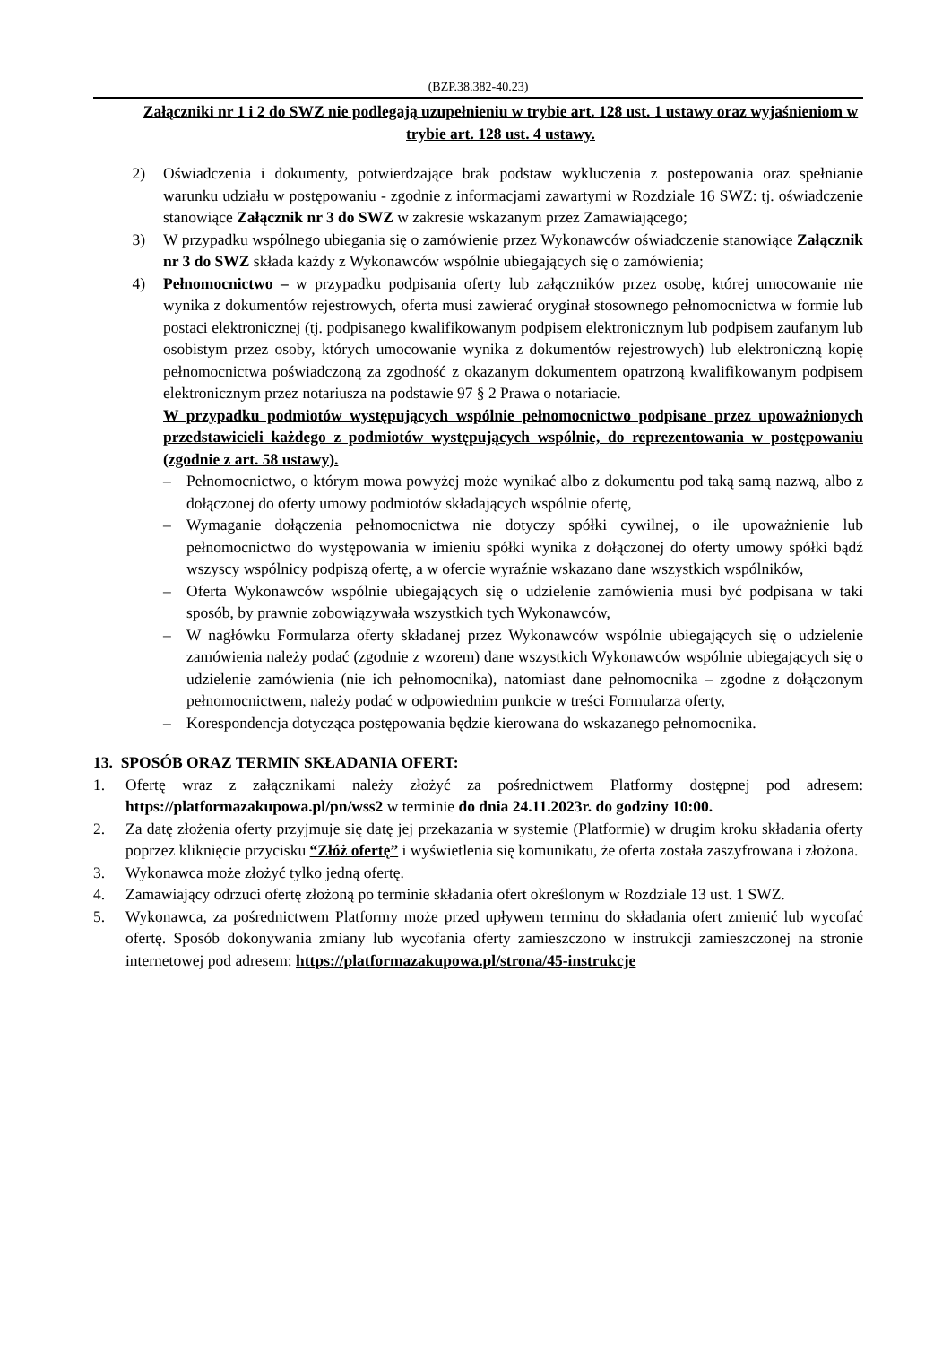(BZP.38.382-40.23)
Załączniki nr 1 i 2 do SWZ nie podlegają uzupełnieniu w trybie art. 128 ust. 1 ustawy oraz wyjaśnieniom w trybie art. 128 ust. 4 ustawy.
2) Oświadczenia i dokumenty, potwierdzające brak podstaw wykluczenia z postepowania oraz spełnianie warunku udziału w postępowaniu - zgodnie z informacjami zawartymi w Rozdziale 16 SWZ: tj. oświadczenie stanowiące Załącznik nr 3 do SWZ w zakresie wskazanym przez Zamawiającego;
3) W przypadku wspólnego ubiegania się o zamówienie przez Wykonawców oświadczenie stanowiące Załącznik nr 3 do SWZ składa każdy z Wykonawców wspólnie ubiegających się o zamówienia;
4) Pełnomocnictwo – w przypadku podpisania oferty lub załączników przez osobę, której umocowanie nie wynika z dokumentów rejestrowych, oferta musi zawierać oryginał stosownego pełnomocnictwa w formie lub postaci elektronicznej (tj. podpisanego kwalifikowanym podpisem elektronicznym lub podpisem zaufanym lub osobistym przez osoby, których umocowanie wynika z dokumentów rejestrowych) lub elektroniczną kopię pełnomocnictwa poświadczoną za zgodność z okazanym dokumentem opatrzoną kwalifikowanym podpisem elektronicznym przez notariusza na podstawie 97 § 2 Prawa o notariacie.
W przypadku podmiotów występujących wspólnie pełnomocnictwo podpisane przez upoważnionych przedstawicieli każdego z podmiotów występujących wspólnie, do reprezentowania w postępowaniu (zgodnie z art. 58 ustawy).
– Pełnomocnictwo, o którym mowa powyżej może wynikać albo z dokumentu pod taką samą nazwą, albo z dołączonej do oferty umowy podmiotów składających wspólnie ofertę,
– Wymaganie dołączenia pełnomocnictwa nie dotyczy spółki cywilnej, o ile upoważnienie lub pełnomocnictwo do występowania w imieniu spółki wynika z dołączonej do oferty umowy spółki bądź wszyscy wspólnicy podpiszą ofertę, a w ofercie wyraźnie wskazano dane wszystkich wspólników,
– Oferta Wykonawców wspólnie ubiegających się o udzielenie zamówienia musi być podpisana w taki sposób, by prawnie zobowiązywała wszystkich tych Wykonawców,
– W nagłówku Formularza oferty składanej przez Wykonawców wspólnie ubiegających się o udzielenie zamówienia należy podać (zgodnie z wzorem) dane wszystkich Wykonawców wspólnie ubiegających się o udzielenie zamówienia (nie ich pełnomocnika), natomiast dane pełnomocnika – zgodne z dołączonym pełnomocnictwem, należy podać w odpowiednim punkcie w treści Formularza oferty,
– Korespondencja dotycząca postępowania będzie kierowana do wskazanego pełnomocnika.
13. SPOSÓB ORAZ TERMIN SKŁADANIA OFERT:
1. Ofertę wraz z załącznikami należy złożyć za pośrednictwem Platformy dostępnej pod adresem: https://platformazakupowa.pl/pn/wss2 w terminie do dnia 24.11.2023r. do godziny 10:00.
2. Za datę złożenia oferty przyjmuje się datę jej przekazania w systemie (Platformie) w drugim kroku składania oferty poprzez kliknięcie przycisku “Złóż ofertę” i wyświetlenia się komunikatu, że oferta została zaszyfrowana i złożona.
3. Wykonawca może złożyć tylko jedną ofertę.
4. Zamawiający odrzuci ofertę złożoną po terminie składania ofert określonym w Rozdziale 13 ust. 1 SWZ.
5. Wykonawca, za pośrednictwem Platformy może przed upływem terminu do składania ofert zmienić lub wycofać ofertę. Sposób dokonywania zmiany lub wycofania oferty zamieszczono w instrukcji zamieszczonej na stronie internetowej pod adresem: https://platformazakupowa.pl/strona/45-instrukcje